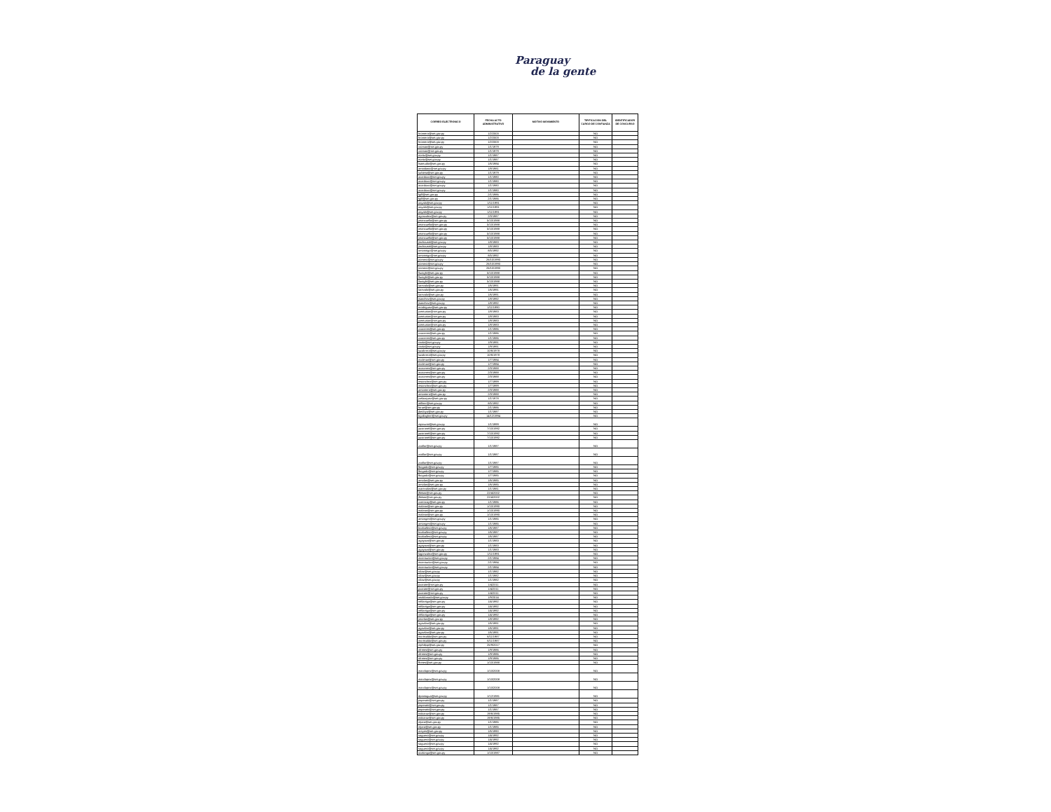Paraguay
de la gente
| CORREO ELECTRONICO | FECHA ACTO ADMINISTRATIVO | MOTIVO MOVIMIENTO | TIPIFICACION DEL CARGO DE CONFIANZA | IDENTIFICADOR DE CONCURSO |
| --- | --- | --- | --- | --- |
| hromero@set.gov.py | 1/2/2003 | | NO | |
| hromero@set.gov.py | 1/2/2003 | | NO | |
| hromero@set.gov.py | 1/2/2003 | | NO | |
| vroman@set.gov.py | 1/1/1979 | | NO | |
| vroman@set.gov.py | 1/1/1979 | | NO | |
| eortiz@set.gov.py | 1/1/1987 | | NO | |
| eortiz@set.gov.py | 1/1/1987 | | NO | |
| lsamudio@set.gov.py | 1/6/1984 | | NO | |
| amaidana@set.gov.py | 1/8/1981 | | NO | |
| iurbieta@set.gov.py | 1/1/1979 | | NO | |
| acardozo@set.gov.py | 1/1/1980 | | NO | |
| acardozo@set.gov.py | 1/1/1980 | | NO | |
| acardozo@set.gov.py | 1/1/1980 | | NO | |
| acardozo@set.gov.py | 1/1/1980 | | NO | |
| fgill@set.gov.py | 2/1/1986 | | NO | |
| fgill@set.gov.py | 2/1/1986 | | NO | |
| aayala@set.gov.py | 1/11/1991 | | NO | |
| aayala@set.gov.py | 1/11/1991 | | NO | |
| aayala@set.gov.py | 1/11/1991 | | NO | |
| agonzalez@set.gov.py | 2/3/1987 | | NO | |
| jmancuello@set.gov.py | 5/10/1988 | | NO | |
| jmancuello@set.gov.py | 5/10/1988 | | NO | |
| jmancuello@set.gov.py | 5/10/1988 | | NO | |
| jmancuello@set.gov.py | 5/10/1988 | | NO | |
| jmancuello@set.gov.py | 5/10/1988 | | NO | |
| jinchaustti@set.gov.py | 1/8/1983 | | NO | |
| jinchaustti@set.gov.py | 1/8/1983 | | NO | |
| omorinigo@set.gov.py | 8/5/1992 | | NO | |
| omorinigo@set.gov.py | 8/5/1992 | | NO | |
| jromero@set.gov.py | 26/10/1990 | | NO | |
| jromero@set.gov.py | 26/10/1990 | | NO | |
| jromero@set.gov.py | 26/10/1990 | | NO | |
| lluraghi@set.gov.py | 5/10/1988 | | NO | |
| lluraghi@set.gov.py | 5/10/1988 | | NO | |
| lluraghi@set.gov.py | 5/10/1988 | | NO | |
| larevalo@set.gov.py | 1/6/1991 | | NO | |
| larevalo@set.gov.py | 1/6/1991 | | NO | |
| larevalo@set.gov.py | 1/6/1991 | | NO | |
| jsanchez@set.gov.py | 1/8/1992 | | NO | |
| jsanchez@set.gov.py | 1/8/1992 | | NO | |
| erodriguez@set.gov.py | 1/11/1990 | | NO | |
| jcenturion@set.gov.py | 1/8/1983 | | NO | |
| jcenturion@set.gov.py | 1/8/1983 | | NO | |
| jcenturion@set.gov.py | 1/8/1983 | | NO | |
| jcenturion@set.gov.py | 1/8/1983 | | NO | |
| ccaceres@set.gov.py | 1/1/1986 | | NO | |
| ccaceres@set.gov.py | 1/1/1986 | | NO | |
| ccaceres@set.gov.py | 1/1/1986 | | NO | |
| cirala@set.gov.py | 1/9/1991 | | NO | |
| cirala@set.gov.py | 1/9/1991 | | NO | |
| lucabrera@set.gov.py | 10/6/1978 | | NO | |
| lucabrera@set.gov.py | 10/6/1978 | | NO | |
| ecolman@set.gov.py | 1/7/1984 | | NO | |
| ecolman@set.gov.py | 1/7/1984 | | NO | |
| acaceres@set.gov.py | 2/3/1988 | | NO | |
| acaceres@set.gov.py | 2/3/1988 | | NO | |
| acaceres@set.gov.py | 2/3/1988 | | NO | |
| msanchez@set.gov.py | 1/7/1999 | | NO | |
| msanchez@set.gov.py | 1/7/1999 | | NO | |
| amontero@set.gov.py | 2/3/1988 | | NO | |
| amontero@set.gov.py | 2/3/1988 | | NO | |
| jvelazquez@set.gov.py | 1/1/1978 | | NO | |
| atillner@set.gov.py | 8/5/1992 | | NO | |
| forue@set.gov.py | 2/1/1986 | | NO | |
| jbedoya@set.gov.py | 1/1/1987 | | NO | |
| bgallagheri@set.gov.py | 14/12/1994 | | NO | |
| rspezzini@set.gov.py | 1/1/1999 | | NO | |
| jucoronel@set.gov.py | 7/10/1992 | | NO | |
| jucoronel@set.gov.py | 7/10/1992 | | NO | |
| jucoronel@set.gov.py | 7/10/1992 | | NO | |
| zcollar@set.gov.py | 1/1/1987 | | NO | |
| zcollar@set.gov.py | 1/1/1987 | | NO | |
| zcollar@set.gov.py | 1/1/1987 | | NO | |
| fbogado@set.gov.py | 1/7/1985 | | NO | |
| fbogado@set.gov.py | 1/7/1985 | | NO | |
| fbogado@set.gov.py | 1/7/1985 | | NO | |
| amolas@set.gov.py | 1/6/1985 | | NO | |
| amolas@set.gov.py | 1/6/1985 | | NO | |
| warevalos@set.gov.py | 1/1/1981 | | NO | |
| jfleitas@set.gov.py | 22/4/2002 | | NO | |
| jfleitas@set.gov.py | 22/4/2002 | | NO | |
| vverocay@set.gov.py | 1/1/1986 | | NO | |
| maleon@set.gov.py | 1/10/1990 | | NO | |
| maleon@set.gov.py | 1/10/1990 | | NO | |
| maleon@set.gov.py | 1/10/1990 | | NO | |
| amonges@set.gov.py | 1/1/1985 | | NO | |
| amonges@set.gov.py | 1/1/1985 | | NO | |
| bcaballero@set.gov.py | 1/6/1987 | | NO | |
| bcaballero@set.gov.py | 1/6/1987 | | NO | |
| bcaballero@set.gov.py | 1/6/1987 | | NO | |
| agayozo@set.gov.py | 1/1/1983 | | NO | |
| agayozo@set.gov.py | 1/1/1983 | | NO | |
| agayozo@set.gov.py | 1/1/1983 | | NO | |
| lagonzalez@set.gov.py | 1/11/1991 | | NO | |
| mcenturion@set.gov.py | 2/1/1984 | | NO | |
| mcenturion@set.gov.py | 2/1/1984 | | NO | |
| mcenturion@set.gov.py | 2/1/1984 | | NO | |
| rdiaz@set.gov.py | 1/1/1982 | | NO | |
| rdiaz@set.gov.py | 1/1/1982 | | NO | |
| rdiaz@set.gov.py | 1/1/1982 | | NO | |
| pzarate@set.gov.py | 1/4/2011 | | NO | |
| pzarate@set.gov.py | 1/4/2011 | | NO | |
| pzarate@set.gov.py | 1/4/2011 | | NO | |
| imaldonado@set.gov.py | 1/9/2014 | | NO | |
| mfilartiga@set.gov.py | 1/4/1992 | | NO | |
| mfilartiga@set.gov.py | 1/4/1992 | | NO | |
| mfilartiga@set.gov.py | 1/4/1992 | | NO | |
| mfilartiga@set.gov.py | 1/4/1992 | | NO | |
| jmorlas@set.gov.py | 1/8/1992 | | NO | |
| agavilan@set.gov.py | 1/6/1991 | | NO | |
| agavilan@set.gov.py | 1/6/1991 | | NO | |
| agavilan@set.gov.py | 1/6/1991 | | NO | |
| mcristaldo@set.gov.py | 6/11/1987 | | NO | |
| mcristaldo@set.gov.py | 6/11/1987 | | NO | |
| mphilipp@set.gov.py | 25/9/2017 | | NO | |
| nfretes@set.gov.py | 1/9/1986 | | NO | |
| nfretes@set.gov.py | 1/9/1986 | | NO | |
| nfretes@set.gov.py | 1/9/1986 | | NO | |
| ffretes@set.gov.py | 1/10/1988 | | NO | |
| marclopez@set.gov.py | 1/10/2008 | | NO | |
| marclopez@set.gov.py | 1/10/2008 | | NO | |
| marclopez@set.gov.py | 1/10/2008 | | NO | |
| dpaniagua@set.gov.py | 1/12/1981 | | NO | |
| psperatti@set.gov.py | 1/1/1987 | | NO | |
| psperatti@set.gov.py | 1/1/1987 | | NO | |
| psperatti@set.gov.py | 1/1/1987 | | NO | |
| ealcaraz@set.gov.py | 19/6/1985 | | NO | |
| ealcaraz@set.gov.py | 19/6/1985 | | NO | |
| mjara@set.gov.py | 1/1/1985 | | NO | |
| mjara@set.gov.py | 1/1/1985 | | NO | |
| nreyes@set.gov.py | 1/6/1990 | | NO | |
| saguero@set.gov.py | 1/4/1992 | | NO | |
| saguero@set.gov.py | 1/4/1992 | | NO | |
| saguero@set.gov.py | 1/4/1992 | | NO | |
| saguero@set.gov.py | 1/4/1992 | | NO | |
| ocalonga@set.gov.py | 1/10/1987 | | NO | |